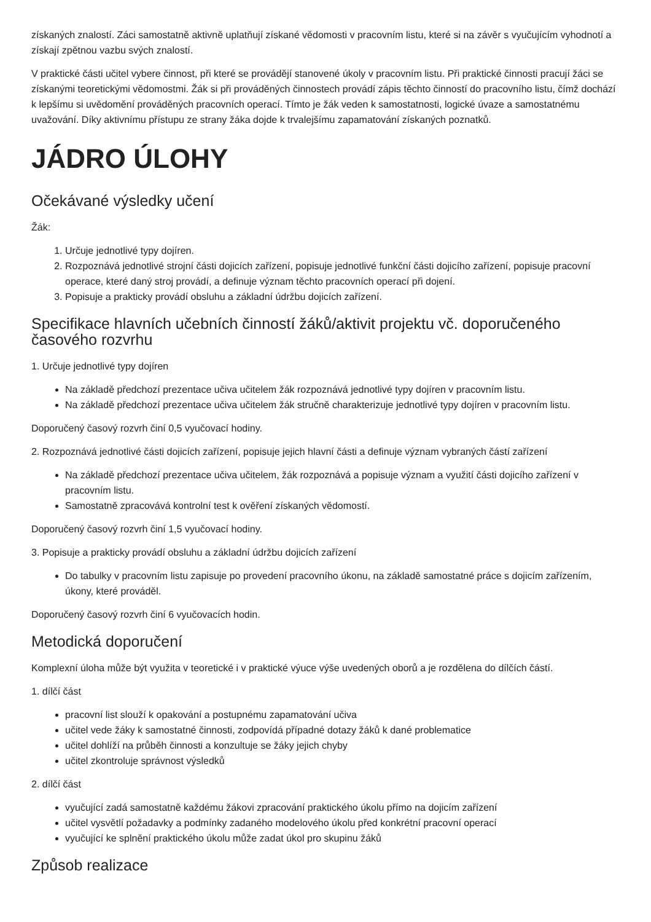získaných znalostí. Záci samostatně aktivně uplatňují získané vědomosti v pracovním listu, které si na závěr s vyučujícím vyhodnotí a získají zpětnou vazbu svých znalostí.
V praktické části učitel vybere činnost, při které se provádějí stanovené úkoly v pracovním listu. Při praktické činnosti pracují žáci se získanými teoretickými vědomostmi. Žák si při prováděných činnostech provádí zápis těchto činností do pracovního listu, čímž dochází k lepšímu si uvědomění prováděných pracovních operací. Tímto je žák veden k samostatnosti, logické úvaze a samostatnému uvažování. Díky aktivnímu přístupu ze strany žáka dojde k trvalejšímu zapamatování získaných poznatků.
JÁDRO ÚLOHY
Očekávané výsledky učení
Žák:
1. Určuje jednotlivé typy dojíren.
2. Rozpoznává jednotlivé strojní části dojicích zařízení, popisuje jednotlivé funkční části dojicího zařízení, popisuje pracovní operace, které daný stroj provádí, a definuje význam těchto pracovních operací při dojení.
3. Popisuje a prakticky provádí obsluhu a základní údržbu dojicích zařízení.
Specifikace hlavních učebních činností žáků/aktivit projektu vč. doporučeného časového rozvrhu
1. Určuje jednotlivé typy dojíren
Na základě předchozí prezentace učiva učitelem žák rozpoznává jednotlivé typy dojíren v pracovním listu.
Na základě předchozí prezentace učiva učitelem žák stručně charakterizuje jednotlivé typy dojíren v pracovním listu.
Doporučený časový rozvrh činí 0,5 vyučovací hodiny.
2. Rozpoznává jednotlivé části dojicích zařízení, popisuje jejich hlavní části a definuje význam vybraných částí zařízení
Na základě předchozí prezentace učiva učitelem, žák rozpoznává a popisuje význam a využití části dojicího zařízení v pracovním listu.
Samostatně zpracovává kontrolní test k ověření získaných vědomostí.
Doporučený časový rozvrh činí 1,5 vyučovací hodiny.
3. Popisuje a prakticky provádí obsluhu a základní údržbu dojicích zařízení
Do tabulky v pracovním listu zapisuje po provedení pracovního úkonu, na základě samostatné práce s dojicím zařízením, úkony, které prováděl.
Doporučený časový rozvrh činí 6 vyučovacích hodin.
Metodická doporučení
Komplexní úloha může být využita v teoretické i v praktické výuce výše uvedených oborů a je rozdělena do dílčích částí.
1. dílčí část
pracovní list slouží k opakování a postupnému zapamatování učiva
učitel vede žáky k samostatné činnosti, zodpovídá případné dotazy žáků k dané problematice
učitel dohlíží na průběh činnosti a konzultuje se žáky jejich chyby
učitel zkontroluje správnost výsledků
2. dílčí část
vyučující zadá samostatně každému žákovi zpracování praktického úkolu přímo na dojicím zařízení
učitel vysvětlí požadavky a podmínky zadaného modelového úkolu před konkrétní pracovní operací
vyučující ke splnění praktického úkolu může zadat úkol pro skupinu žáků
Způsob realizace